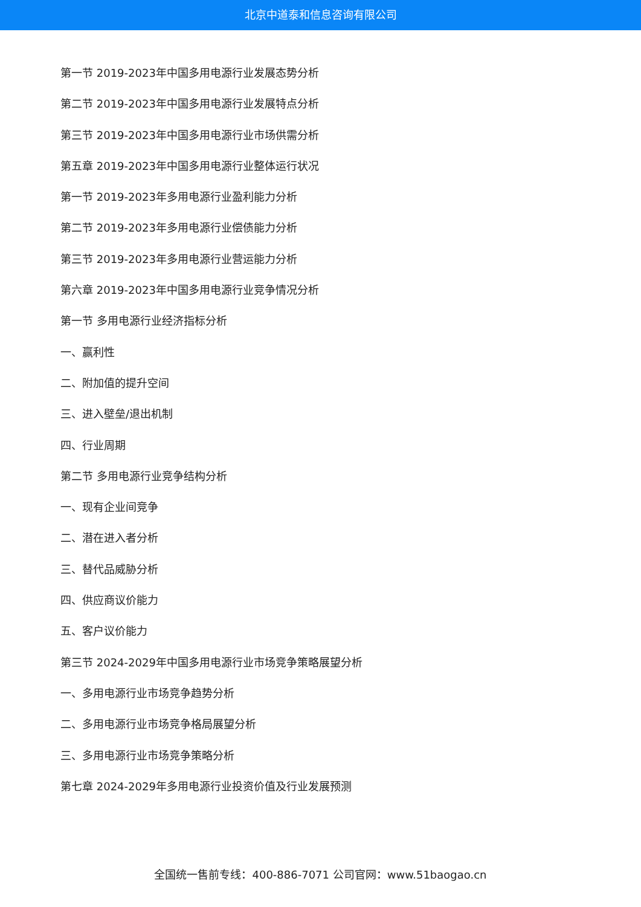北京中道泰和信息咨询有限公司
第一节 2019-2023年中国多用电源行业发展态势分析
第二节 2019-2023年中国多用电源行业发展特点分析
第三节 2019-2023年中国多用电源行业市场供需分析
第五章 2019-2023年中国多用电源行业整体运行状况
第一节 2019-2023年多用电源行业盈利能力分析
第二节 2019-2023年多用电源行业偿债能力分析
第三节 2019-2023年多用电源行业营运能力分析
第六章 2019-2023年中国多用电源行业竞争情况分析
第一节 多用电源行业经济指标分析
一、赢利性
二、附加值的提升空间
三、进入壁垒/退出机制
四、行业周期
第二节 多用电源行业竞争结构分析
一、现有企业间竞争
二、潜在进入者分析
三、替代品威胁分析
四、供应商议价能力
五、客户议价能力
第三节 2024-2029年中国多用电源行业市场竞争策略展望分析
一、多用电源行业市场竞争趋势分析
二、多用电源行业市场竞争格局展望分析
三、多用电源行业市场竞争策略分析
第七章 2024-2029年多用电源行业投资价值及行业发展预测
全国统一售前专线：400-886-7071 公司官网：www.51baogao.cn